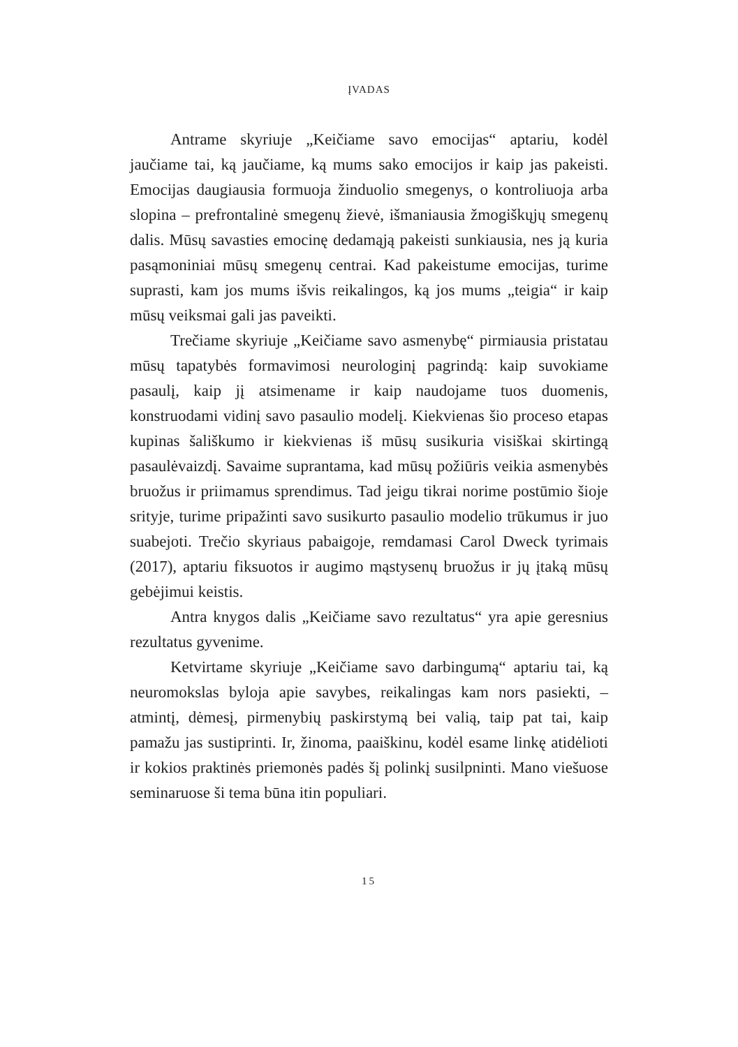ĮVADAS
Antrame skyriuje „Keičiame savo emocijas“ aptariu, kodėl jaučiame tai, ką jaučiame, ką mums sako emocijos ir kaip jas pakeisti. Emocijas daugiausia formuoja žinduolio smegenys, o kontroliuoja arba slopina – prefrontalinė smegenų žievė, išmaniausia žmogiškųjų smegenų dalis. Mūsų savasties emocinę dedamąją pakeisti sunkiausia, nes ją kuria pasąmoniniai mūsų smegenų centrai. Kad pakeistume emocijas, turime suprasti, kam jos mums išvis reikalingos, ką jos mums „teigia“ ir kaip mūsų veiksmai gali jas paveikti.
Trečiame skyriuje „Keičiame savo asmenybę“ pirmiausia pristatau mūsų tapatybės formavimosi neurologinį pagrindą: kaip suvokiame pasaulį, kaip jį atsimename ir kaip naudojame tuos duomenis, konstruodami vidinį savo pasaulio modelį. Kiekvienas šio proceso etapas kupinas šališkumo ir kiekvienas iš mūsų susikuria visiškai skirtingą pasaulėvaizdį. Savaime suprantama, kad mūsų požiūris veikia asmenybės bruožus ir priimamus sprendimus. Tad jeigu tikrai norime postūmio šioje srityje, turime pripažinti savo susikurto pasaulio modelio trūkumus ir juo suabejoti. Trečio skyriaus pabaigoje, remdamasi Carol Dweck tyrimais (2017), aptariu fiksuotos ir augimo mąstysenų bruožus ir jų įtaką mūsų gebėjimui keistis.
Antra knygos dalis „Keičiame savo rezultatus“ yra apie geresnius rezultatus gyvenime.
Ketvirtame skyriuje „Keičiame savo darbingumą“ aptariu tai, ką neuromokslas byloja apie savybes, reikalingas kam nors pasiekti, – atmintį, dėmesį, pirmenybių paskirstymą bei valią, taip pat tai, kaip pamažu jas sustiprinti. Ir, žinoma, paaiškinu, kodėl esame linkę atidėlioti ir kokios praktinės priemonės padės šį polinkį susilpninti. Mano viešuose seminaruose ši tema būna itin populiari.
15